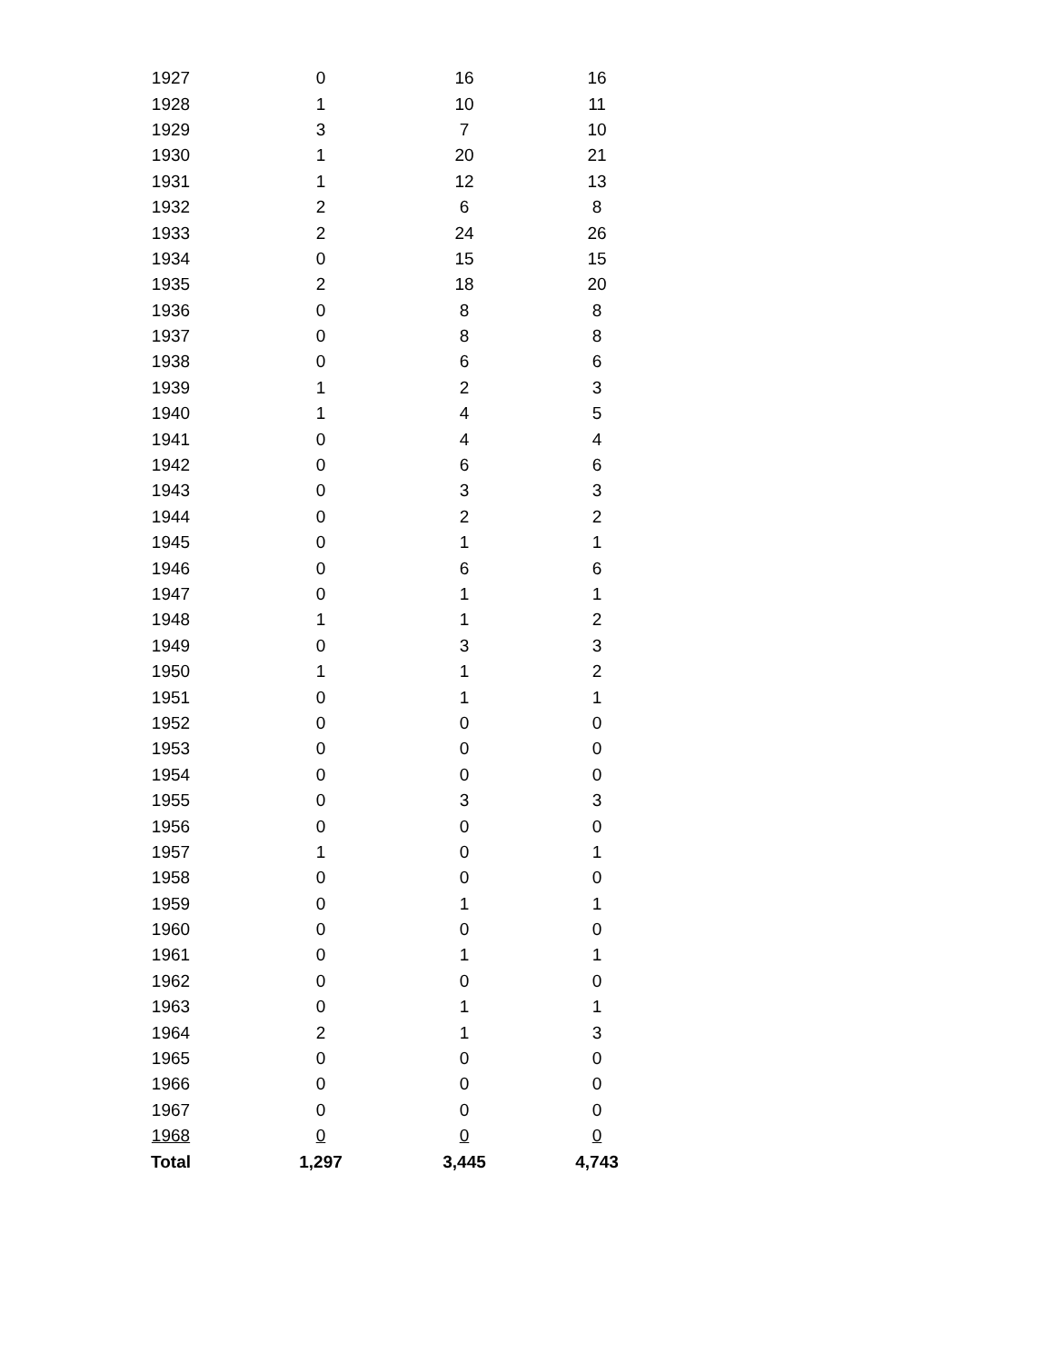| 1927 | 0 | 16 | 16 |
| 1928 | 1 | 10 | 11 |
| 1929 | 3 | 7 | 10 |
| 1930 | 1 | 20 | 21 |
| 1931 | 1 | 12 | 13 |
| 1932 | 2 | 6 | 8 |
| 1933 | 2 | 24 | 26 |
| 1934 | 0 | 15 | 15 |
| 1935 | 2 | 18 | 20 |
| 1936 | 0 | 8 | 8 |
| 1937 | 0 | 8 | 8 |
| 1938 | 0 | 6 | 6 |
| 1939 | 1 | 2 | 3 |
| 1940 | 1 | 4 | 5 |
| 1941 | 0 | 4 | 4 |
| 1942 | 0 | 6 | 6 |
| 1943 | 0 | 3 | 3 |
| 1944 | 0 | 2 | 2 |
| 1945 | 0 | 1 | 1 |
| 1946 | 0 | 6 | 6 |
| 1947 | 0 | 1 | 1 |
| 1948 | 1 | 1 | 2 |
| 1949 | 0 | 3 | 3 |
| 1950 | 1 | 1 | 2 |
| 1951 | 0 | 1 | 1 |
| 1952 | 0 | 0 | 0 |
| 1953 | 0 | 0 | 0 |
| 1954 | 0 | 0 | 0 |
| 1955 | 0 | 3 | 3 |
| 1956 | 0 | 0 | 0 |
| 1957 | 1 | 0 | 1 |
| 1958 | 0 | 0 | 0 |
| 1959 | 0 | 1 | 1 |
| 1960 | 0 | 0 | 0 |
| 1961 | 0 | 1 | 1 |
| 1962 | 0 | 0 | 0 |
| 1963 | 0 | 1 | 1 |
| 1964 | 2 | 1 | 3 |
| 1965 | 0 | 0 | 0 |
| 1966 | 0 | 0 | 0 |
| 1967 | 0 | 0 | 0 |
| 1968 | 0 | 0 | 0 |
| Total | 1,297 | 3,445 | 4,743 |